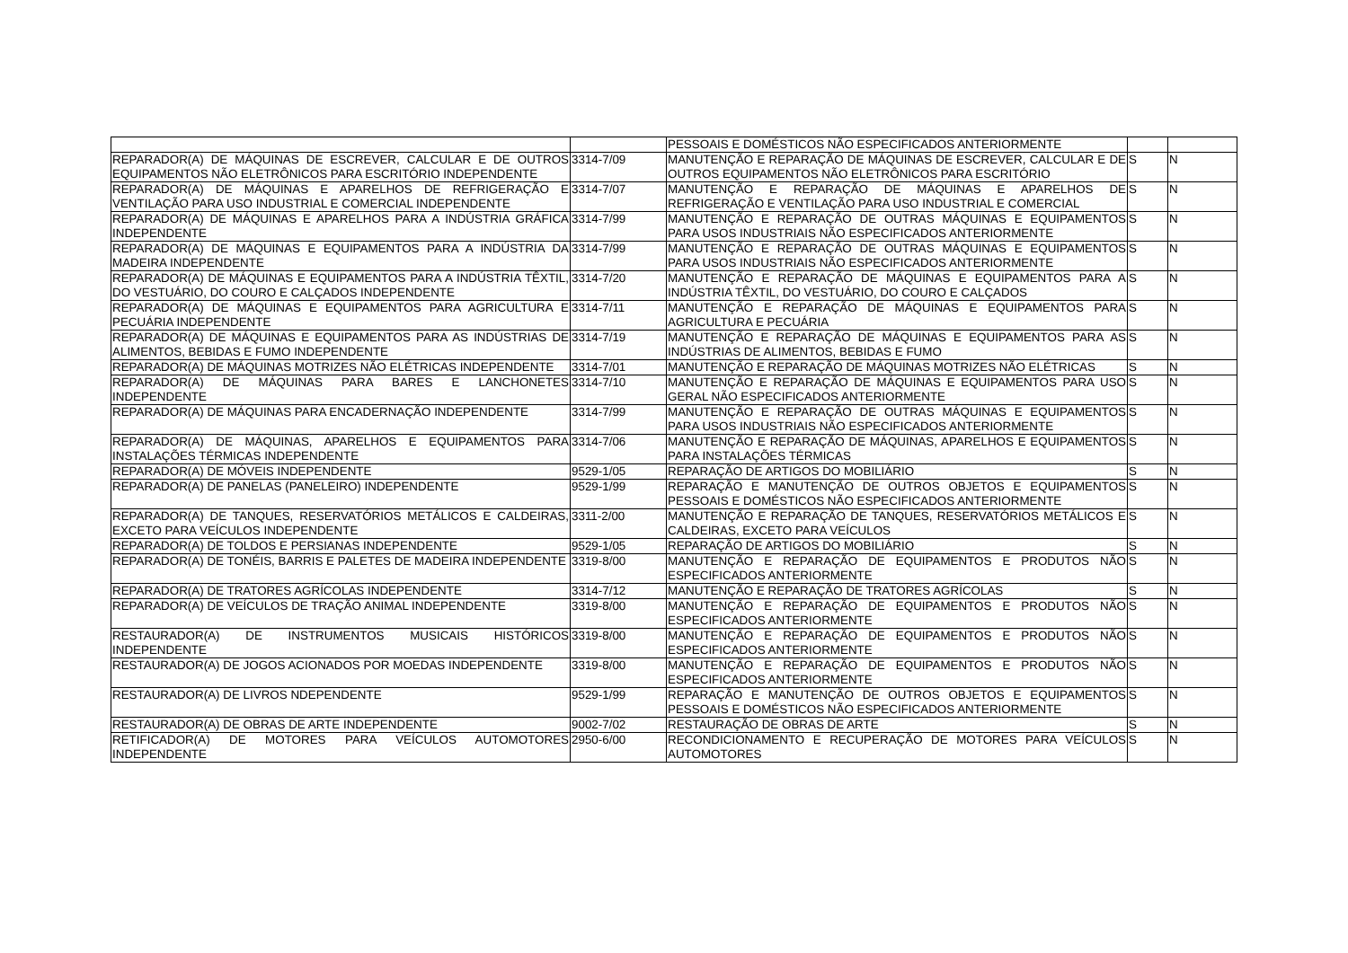| | | PESSOAIS E DOMÉSTICOS NÃO ESPECIFICADOS ANTERIORMENTE | | |
| REPARADOR(A) DE MÁQUINAS DE ESCREVER, CALCULAR E DE OUTROS EQUIPAMENTOS NÃO ELETRÔNICOS PARA ESCRITÓRIO INDEPENDENTE | 3314-7/09 | MANUTENÇÃO E REPARAÇÃO DE MÁQUINAS DE ESCREVER, CALCULAR E DE OUTROS EQUIPAMENTOS NÃO ELETRÔNICOS PARA ESCRITÓRIO | S | N |
| REPARADOR(A) DE MÁQUINAS E APARELHOS DE REFRIGERAÇÃO E VENTILAÇÃO PARA USO INDUSTRIAL E COMERCIAL INDEPENDENTE | 3314-7/07 | MANUTENÇÃO E REPARAÇÃO DE MÁQUINAS E APARELHOS DE REFRIGERAÇÃO E VENTILAÇÃO PARA USO INDUSTRIAL E COMERCIAL | S | N |
| REPARADOR(A) DE MÁQUINAS E APARELHOS PARA A INDÚSTRIA GRÁFICA INDEPENDENTE | 3314-7/99 | MANUTENÇÃO E REPARAÇÃO DE OUTRAS MÁQUINAS E EQUIPAMENTOS PARA USOS INDUSTRIAIS NÃO ESPECIFICADOS ANTERIORMENTE | S | N |
| REPARADOR(A) DE MÁQUINAS E EQUIPAMENTOS PARA A INDÚSTRIA DA MADEIRA INDEPENDENTE | 3314-7/99 | MANUTENÇÃO E REPARAÇÃO DE OUTRAS MÁQUINAS E EQUIPAMENTOS PARA USOS INDUSTRIAIS NÃO ESPECIFICADOS ANTERIORMENTE | S | N |
| REPARADOR(A) DE MÁQUINAS E EQUIPAMENTOS PARA A INDÚSTRIA TÊXTIL, DO VESTUÁRIO, DO COURO E CALÇADOS INDEPENDENTE | 3314-7/20 | MANUTENÇÃO E REPARAÇÃO DE MÁQUINAS E EQUIPAMENTOS PARA A INDÚSTRIA TÊXTIL, DO VESTUÁRIO, DO COURO E CALÇADOS | S | N |
| REPARADOR(A) DE MÁQUINAS E EQUIPAMENTOS PARA AGRICULTURA E PECUÁRIA INDEPENDENTE | 3314-7/11 | MANUTENÇÃO E REPARAÇÃO DE MÁQUINAS E EQUIPAMENTOS PARA AGRICULTURA E PECUÁRIA | S | N |
| REPARADOR(A) DE MÁQUINAS E EQUIPAMENTOS PARA AS INDÚSTRIAS DE ALIMENTOS, BEBIDAS E FUMO INDEPENDENTE | 3314-7/19 | MANUTENÇÃO E REPARAÇÃO DE MÁQUINAS E EQUIPAMENTOS PARA AS INDÚSTRIAS DE ALIMENTOS, BEBIDAS E FUMO | S | N |
| REPARADOR(A) DE MÁQUINAS MOTRIZES NÃO ELÉTRICAS INDEPENDENTE | 3314-7/01 | MANUTENÇÃO E REPARAÇÃO DE MÁQUINAS MOTRIZES NÃO ELÉTRICAS | S | N |
| REPARADOR(A) DE MÁQUINAS PARA BARES E LANCHONETES INDEPENDENTE | 3314-7/10 | MANUTENÇÃO E REPARAÇÃO DE MÁQUINAS E EQUIPAMENTOS PARA USO GERAL NÃO ESPECIFICADOS ANTERIORMENTE | S | N |
| REPARADOR(A) DE MÁQUINAS PARA ENCADERNAÇÃO INDEPENDENTE | 3314-7/99 | MANUTENÇÃO E REPARAÇÃO DE OUTRAS MÁQUINAS E EQUIPAMENTOS PARA USOS INDUSTRIAIS NÃO ESPECIFICADOS ANTERIORMENTE | S | N |
| REPARADOR(A) DE MÁQUINAS, APARELHOS E EQUIPAMENTOS PARA INSTALAÇÕES TÉRMICAS INDEPENDENTE | 3314-7/06 | MANUTENÇÃO E REPARAÇÃO DE MÁQUINAS, APARELHOS E EQUIPAMENTOS PARA INSTALAÇÕES TÉRMICAS | S | N |
| REPARADOR(A) DE MÓVEIS INDEPENDENTE | 9529-1/05 | REPARAÇÃO DE ARTIGOS DO MOBILIÁRIO | S | N |
| REPARADOR(A) DE PANELAS (PANELEIRO) INDEPENDENTE | 9529-1/99 | REPARAÇÃO E MANUTENÇÃO DE OUTROS OBJETOS E EQUIPAMENTOS PESSOAIS E DOMÉSTICOS NÃO ESPECIFICADOS ANTERIORMENTE | S | N |
| REPARADOR(A) DE TANQUES, RESERVATÓRIOS METÁLICOS E CALDEIRAS, EXCETO PARA VEÍCULOS INDEPENDENTE | 3311-2/00 | MANUTENÇÃO E REPARAÇÃO DE TANQUES, RESERVATÓRIOS METÁLICOS E CALDEIRAS, EXCETO PARA VEÍCULOS | S | N |
| REPARADOR(A) DE TOLDOS E PERSIANAS INDEPENDENTE | 9529-1/05 | REPARAÇÃO DE ARTIGOS DO MOBILIÁRIO | S | N |
| REPARADOR(A) DE TONÉIS, BARRIS E PALETES DE MADEIRA INDEPENDENTE | 3319-8/00 | MANUTENÇÃO E REPARAÇÃO DE EQUIPAMENTOS E PRODUTOS NÃO ESPECIFICADOS ANTERIORMENTE | S | N |
| REPARADOR(A) DE TRATORES AGRÍCOLAS INDEPENDENTE | 3314-7/12 | MANUTENÇÃO E REPARAÇÃO DE TRATORES AGRÍCOLAS | S | N |
| REPARADOR(A) DE VEÍCULOS DE TRAÇÃO ANIMAL INDEPENDENTE | 3319-8/00 | MANUTENÇÃO E REPARAÇÃO DE EQUIPAMENTOS E PRODUTOS NÃO ESPECIFICADOS ANTERIORMENTE | S | N |
| RESTAURADOR(A) DE INSTRUMENTOS MUSICAIS HISTÓRICOS INDEPENDENTE | 3319-8/00 | MANUTENÇÃO E REPARAÇÃO DE EQUIPAMENTOS E PRODUTOS NÃO ESPECIFICADOS ANTERIORMENTE | S | N |
| RESTAURADOR(A) DE JOGOS ACIONADOS POR MOEDAS INDEPENDENTE | 3319-8/00 | MANUTENÇÃO E REPARAÇÃO DE EQUIPAMENTOS E PRODUTOS NÃO ESPECIFICADOS ANTERIORMENTE | S | N |
| RESTAURADOR(A) DE LIVROS NDEPENDENTE | 9529-1/99 | REPARAÇÃO E MANUTENÇÃO DE OUTROS OBJETOS E EQUIPAMENTOS PESSOAIS E DOMÉSTICOS NÃO ESPECIFICADOS ANTERIORMENTE | S | N |
| RESTAURADOR(A) DE OBRAS DE ARTE INDEPENDENTE | 9002-7/02 | RESTAURAÇÃO DE OBRAS DE ARTE | S | N |
| RETIFICADOR(A) DE MOTORES PARA VEÍCULOS AUTOMOTORES INDEPENDENTE | 2950-6/00 | RECONDICIONAMENTO E RECUPERAÇÃO DE MOTORES PARA VEÍCULOS AUTOMOTORES | S | N |